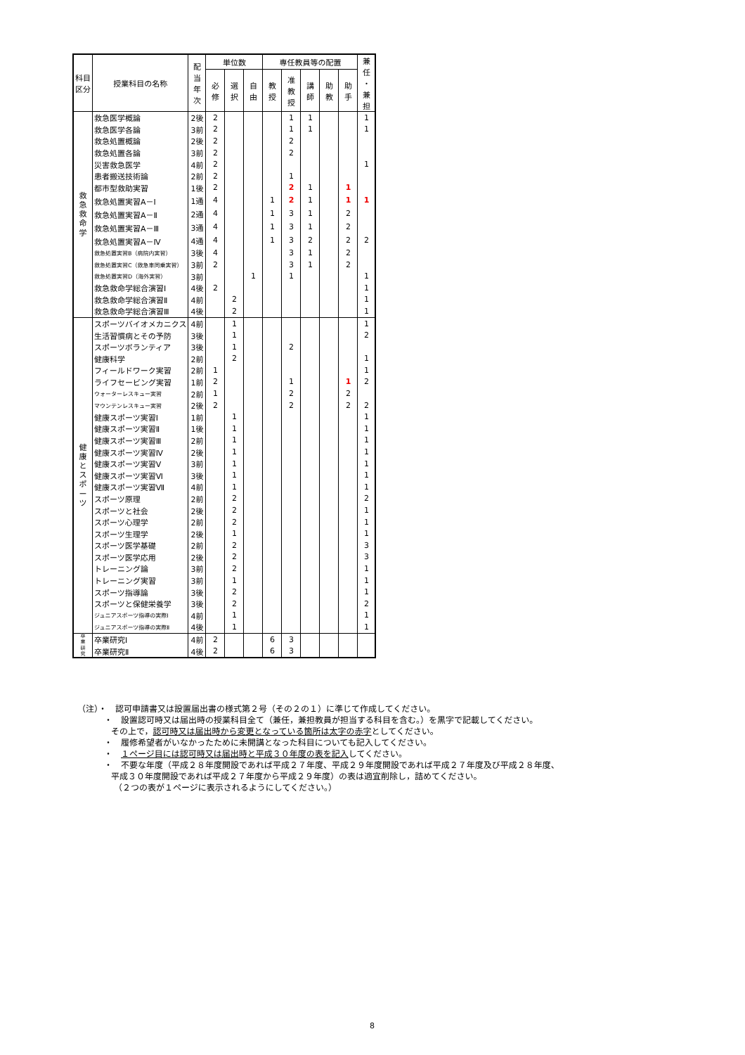| 科目 区分 | 授業科目の名称 | 配 当 年 次 | 単位数 | | | 専任教員等の配置 | | | | | 兼 任 ・ 兼 担 |
| --- | --- | --- | --- | --- | --- | --- | --- | --- | --- | --- | --- |
| | | | 必 修 | 選 択 | 自 由 | 教 授 | 准 教 授 | 講 師 | 助 教 | 助 手 | |
| 救 急 救 命 学 | 救急医学概論 | 2後 | 2 | | | | 1 | 1 | | | 1 |
| | 救急医学各論 | 3前 | 2 | | | | 1 | 1 | | | 1 |
| | 救急処置概論 | 2後 | 2 | | | | 2 | | | | |
| | 救急処置各論 | 3前 | 2 | | | | 2 | | | | |
| | 災害救急医学 | 4前 | 2 | | | | | | | | 1 |
| | 患者搬送技術論 | 2前 | 2 | | | | 1 | | | | |
| | 都市型救助実習 | 1後 | 2 | | | | 2 | 1 | | 1 | |
| | 救急処置実習A－Ⅰ | 1通 | 4 | | | 1 | 2 | 1 | | 1 | 1 |
| | 救急処置実習A－Ⅱ | 2通 | 4 | | | 1 | 3 | 1 | | 2 | |
| | 救急処置実習A－Ⅲ | 3通 | 4 | | | 1 | 3 | 1 | | 2 | |
| | 救急処置実習A－Ⅳ | 4通 | 4 | | | 1 | 3 | 2 | | 2 | 2 |
| | 救急処置実習B（病院内実習） | 3後 | 4 | | | | 3 | 1 | | 2 | |
| | 救急処置実習C（救急車同乗実習） | 3前 | 2 | | | | 3 | 1 | | 2 | |
| | 救急処置実習D（海外実習） | 3前 | | | 1 | | 1 | | | | 1 |
| | 救急救命学総合演習Ⅰ | 4後 | 2 | | | | | | | | 1 |
| | 救急救命学総合演習Ⅱ | 4前 | | 2 | | | | | | | 1 |
| | 救急救命学総合演習Ⅲ | 4後 | | 2 | | | | | | | 1 |
| 健 康 と ス ポ ー ツ | スポーツバイオメカニクス | 4前 | | 1 | | | | | | | 1 |
| | 生活習慣病とその予防 | 3後 | | 1 | | | | | | | 2 |
| | スポーツボランティア | 3後 | | 1 | | | 2 | | | | |
| | 健康科学 | 2前 | | 2 | | | | | | | 1 |
| | フィールドワーク実習 | 2前 | 1 | | | | | | | | 1 |
| | ライフセービング実習 | 1前 | 2 | | | | 1 | | | 1 | 2 |
| | ウォーターレスキュー実習 | 2前 | 1 | | | | 2 | | | 2 | |
| | マウンテンレスキュー実習 | 2後 | 2 | | | | 2 | | | 2 | 2 |
| | 健康スポーツ実習Ⅰ | 1前 | | 1 | | | | | | | 1 |
| | 健康スポーツ実習Ⅱ | 1後 | | 1 | | | | | | | 1 |
| | 健康スポーツ実習Ⅲ | 2前 | | 1 | | | | | | | 1 |
| | 健康スポーツ実習Ⅳ | 2後 | | 1 | | | | | | | 1 |
| | 健康スポーツ実習Ⅴ | 3前 | | 1 | | | | | | | 1 |
| | 健康スポーツ実習Ⅵ | 3後 | | 1 | | | | | | | 1 |
| | 健康スポーツ実習Ⅶ | 4前 | | 1 | | | | | | | 1 |
| | スポーツ原理 | 2前 | | 2 | | | | | | | 2 |
| | スポーツと社会 | 2後 | | 2 | | | | | | | 1 |
| | スポーツ心理学 | 2前 | | 2 | | | | | | | 1 |
| | スポーツ生理学 | 2後 | | 1 | | | | | | | 1 |
| | スポーツ医学基礎 | 2前 | | 2 | | | | | | | 3 |
| | スポーツ医学応用 | 2後 | | 2 | | | | | | | 3 |
| | トレーニング論 | 3前 | | 2 | | | | | | | 1 |
| | トレーニング実習 | 3前 | | 1 | | | | | | | 1 |
| | スポーツ指導論 | 3後 | | 2 | | | | | | | 1 |
| | スポーツと保健栄養学 | 3後 | | 2 | | | | | | | 2 |
| | ジュニアスポーツ指導の実際Ⅰ | 4前 | | 1 | | | | | | | 1 |
| | ジュニアスポーツ指導の実際Ⅱ | 4後 | | 1 | | | | | | | 1 |
| 卒 業 研 究 | 卒業研究Ⅰ | 4前 | 2 | | | 6 | 3 | | | | |
| | 卒業研究Ⅱ | 4後 | 2 | | | 6 | 3 | | | | |
（注）・　認可申請書又は設置届出書の様式第２号（その２の１）に準じて作成してください。
・　設置認可時又は届出時の授業科目全て（兼任，兼担教員が担当する科目を含む。）を黒字で記載してください。
その上で，認可時又は届出時から変更となっている箇所は太字の赤字としてください。
・　履修希望者がいなかったために未開講となった科目についても記入してください。
・　１ページ目には認可時又は届出時と平成３０年度の表を記入してください。
・　不要な年度（平成２８年度開設であれば平成２７年度、平成２９年度開設であれば平成２７年度及び平成２８年度、
平成３０年度開設であれば平成２７年度から平成２９年度）の表は適宜削除し，詰めてください。
（２つの表が１ページに表示されるようにしてください。）
8